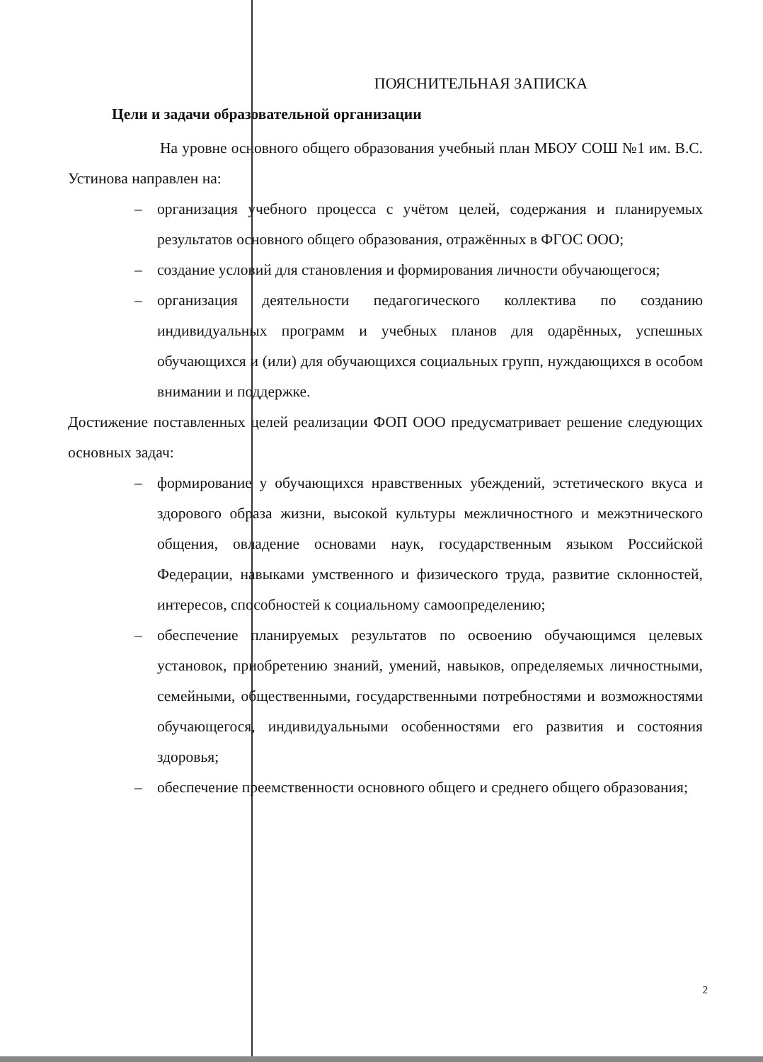ПОЯСНИТЕЛЬНАЯ ЗАПИСКА
Цели и задачи образовательной организации
На уровне основного общего образования учебный план МБОУ СОШ №1 им. В.С. Устинова направлен на:
– организация учебного процесса с учётом целей, содержания и планируемых результатов основного общего образования, отражённых в ФГОС ООО;
– создание условий для становления и формирования личности обучающегося;
– организация деятельности педагогического коллектива по созданию индивидуальных программ и учебных планов для одарённых, успешных обучающихся и (или) для обучающихся социальных групп, нуждающихся в особом внимании и поддержке.
Достижение поставленных целей реализации ФОП ООО предусматривает решение следующих основных задач:
– формирование у обучающихся нравственных убеждений, эстетического вкуса и здорового образа жизни, высокой культуры межличностного и межэтнического общения, овладение основами наук, государственным языком Российской Федерации, навыками умственного и физического труда, развитие склонностей, интересов, способностей к социальному самоопределению;
– обеспечение планируемых результатов по освоению обучающимся целевых установок, приобретению знаний, умений, навыков, определяемых личностными, семейными, общественными, государственными потребностями и возможностями обучающегося, индивидуальными особенностями его развития и состояния здоровья;
– обеспечение преемственности основного общего и среднего общего образования;
2